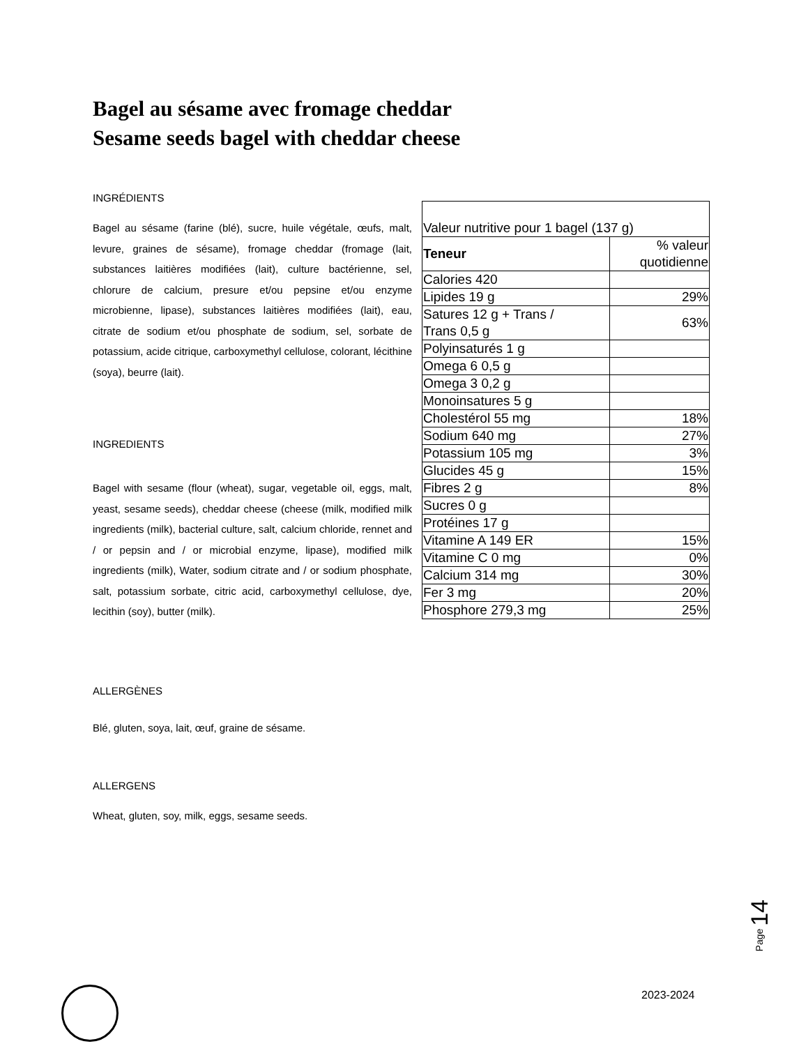Bagel au sésame avec fromage cheddar
Sesame seeds bagel with cheddar cheese
INGRÉDIENTS
Bagel au sésame (farine (blé), sucre, huile végétale, œufs, malt, levure, graines de sésame), fromage cheddar (fromage (lait, substances laitières modifiées (lait), culture bactérienne, sel, chlorure de calcium, presure et/ou pepsine et/ou enzyme microbienne, lipase), substances laitières modifiées (lait), eau, citrate de sodium et/ou phosphate de sodium, sel, sorbate de potassium, acide citrique, carboxymethyl cellulose, colorant, lécithine (soya), beurre (lait).
INGREDIENTS
Bagel with sesame (flour (wheat), sugar, vegetable oil, eggs, malt, yeast, sesame seeds), cheddar cheese (cheese (milk, modified milk ingredients (milk), bacterial culture, salt, calcium chloride, rennet and / or pepsin and / or microbial enzyme, lipase), modified milk ingredients (milk), Water, sodium citrate and / or sodium phosphate, salt, potassium sorbate, citric acid, carboxymethyl cellulose, dye, lecithin (soy), butter (milk).
ALLERGÈNES
Blé, gluten, soya, lait, œuf, graine de sésame.
ALLERGENS
Wheat, gluten, soy, milk, eggs, sesame seeds.
| Valeur nutritive pour 1 bagel (137 g) | |
| Teneur | % valeur quotidienne |
| Calories 420 | |
| Lipides 19 g | 29% |
| Satures 12 g + Trans / Trans 0,5 g | 63% |
| Polyinsaturés 1 g | |
| Omega 6 0,5 g | |
| Omega 3 0,2 g | |
| Monoinsatures 5 g | |
| Cholestérol 55 mg | 18% |
| Sodium 640 mg | 27% |
| Potassium 105 mg | 3% |
| Glucides 45 g | 15% |
| Fibres 2 g | 8% |
| Sucres 0 g | |
| Protéines 17 g | |
| Vitamine A 149 ER | 15% |
| Vitamine C 0 mg | 0% |
| Calcium 314 mg | 30% |
| Fer 3 mg | 20% |
| Phosphore 279,3 mg | 25% |
Page 14
2023-2024